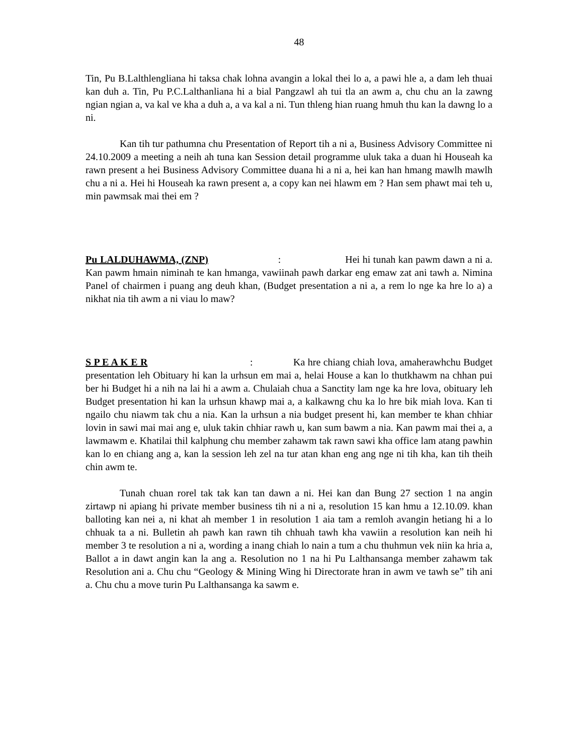48
Tin, Pu B.Lalthlengliana hi taksa chak lohna avangin a lokal thei lo a, a pawi hle a, a dam leh thuai kan duh a. Tin, Pu P.C.Lalthanliana hi a bial Pangzawl ah tui tla an awm a, chu chu an la zawng ngian ngian a, va kal ve kha a duh a, a va kal a ni. Tun thleng hian ruang hmuh thu kan la dawng lo a ni.
Kan tih tur pathumna chu Presentation of Report tih a ni a, Business Advisory Committee ni 24.10.2009 a meeting a neih ah tuna kan Session detail programme uluk taka a duan hi Houseah ka rawn present a hei Business Advisory Committee duana hi a ni a, hei kan han hmang mawlh mawlh chu a ni a. Hei hi Houseah ka rawn present a, a copy kan nei hlawm em ? Han sem phawt mai teh u, min pawmsak mai thei em ?
Pu LALDUHAWMA, (ZNP) : Hei hi tunah kan pawm dawn a ni a. Kan pawm hmain niminah te kan hmanga, vawiinah pawh darkar eng emaw zat ani tawh a. Nimina Panel of chairmen i puang ang deuh khan, (Budget presentation a ni a, a rem lo nge ka hre lo a) a nikhat nia tih awm a ni viau lo maw?
S P E A K E R : Ka hre chiang chiah lova, amaherawhchu Budget presentation leh Obituary hi kan la urhsun em mai a, helai House a kan lo thutkhawm na chhan pui ber hi Budget hi a nih na lai hi a awm a. Chulaiah chua a Sanctity lam nge ka hre lova, obituary leh Budget presentation hi kan la urhsun khawp mai a, a kalkawng chu ka lo hre bik miah lova. Kan ti ngailo chu niawm tak chu a nia. Kan la urhsun a nia budget present hi, kan member te khan chhiar lovin in sawi mai mai ang e, uluk takin chhiar rawh u, kan sum bawm a nia. Kan pawm mai thei a, a lawmawm e. Khatilai thil kalphung chu member zahawm tak rawn sawi kha office lam atang pawhin kan lo en chiang ang a, kan la session leh zel na tur atan khan eng ang nge ni tih kha, kan tih theih chin awm te.
Tunah chuan rorel tak tak kan tan dawn a ni. Hei kan dan Bung 27 section 1 na angin zirtawp ni apiang hi private member business tih ni a ni a, resolution 15 kan hmu a 12.10.09. khan balloting kan nei a, ni khat ah member 1 in resolution 1 aia tam a remloh avangin hetiang hi a lo chhuak ta a ni. Bulletin ah pawh kan rawn tih chhuah tawh kha vawiin a resolution kan neih hi member 3 te resolution a ni a, wording a inang chiah lo nain a tum a chu thuhmun vek niin ka hria a, Ballot a in dawt angin kan la ang a. Resolution no 1 na hi Pu Lalthansanga member zahawm tak Resolution ani a. Chu chu “Geology & Mining Wing hi Directorate hran in awm ve tawh se” tih ani a. Chu chu a move turin Pu Lalthansanga ka sawm e.